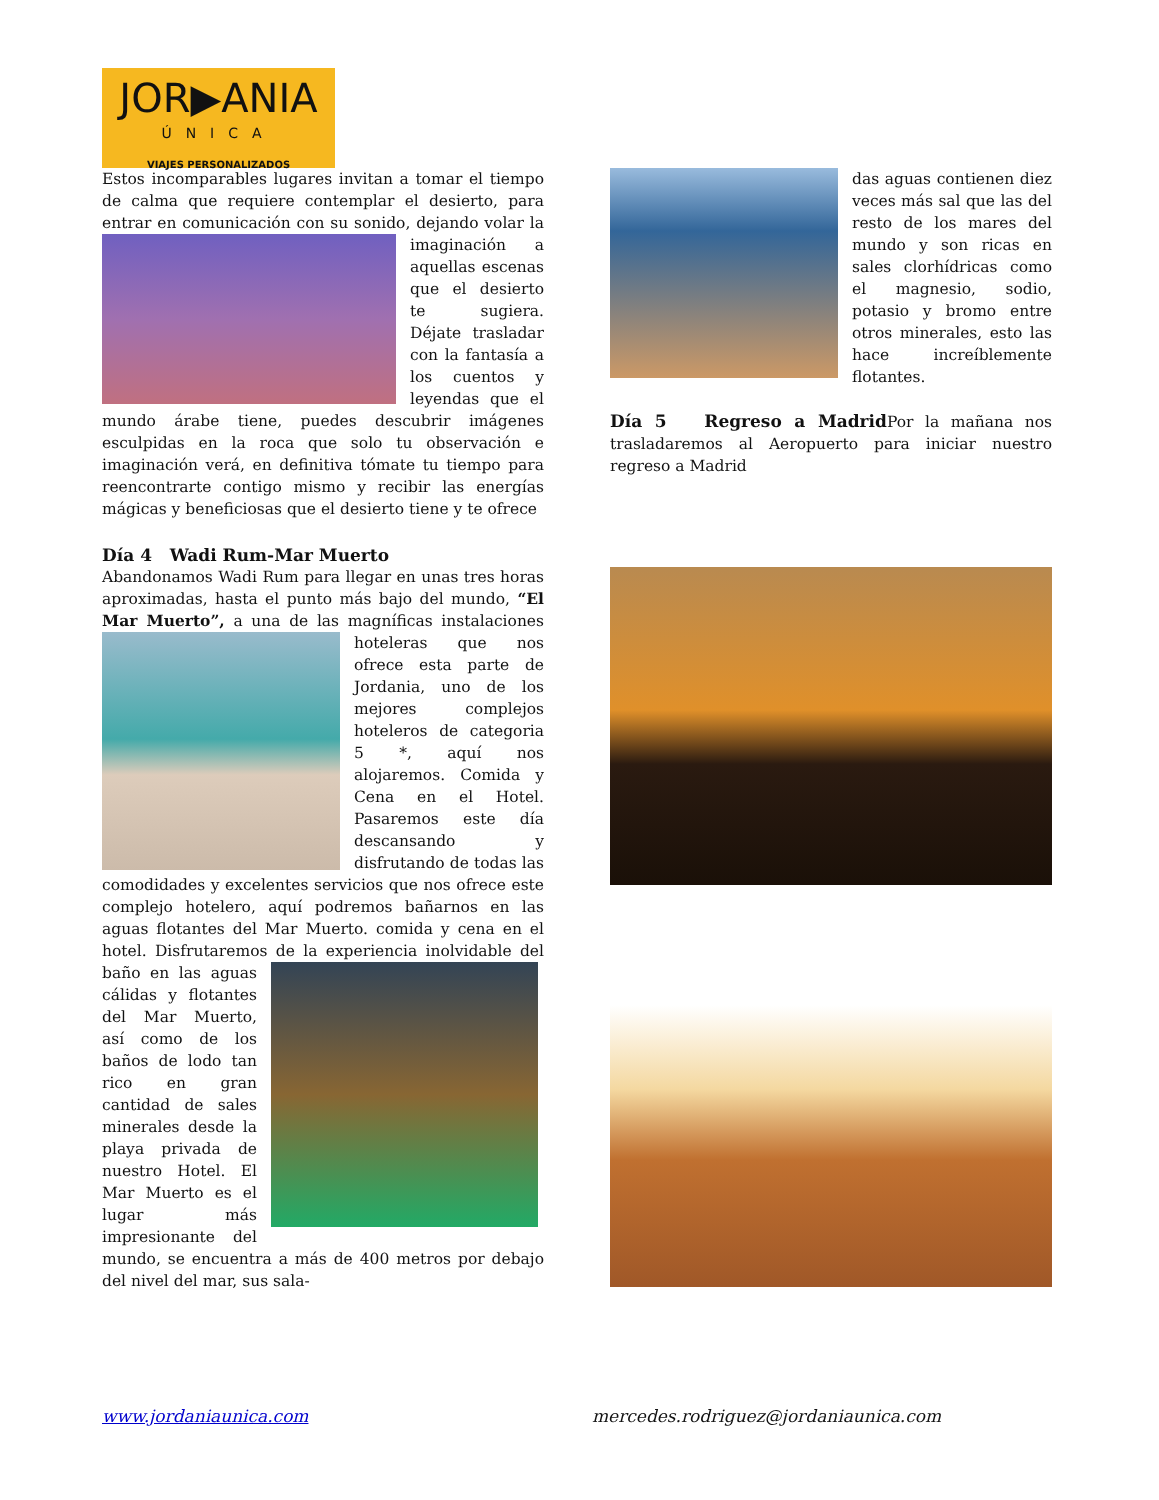JOR▶ANIA
ÚNICA
VIAJES PERSONALIZADOS
Estos incomparables lugares invitan a tomar el tiempo de calma que requiere contemplar el desierto, para entrar en comunicación con su sonido, dejando volar la imaginación a aquellas escenas que el desierto te sugiera. Déjate trasladar con la fantasía a los cuentos y leyendas que el mundo árabe tiene, puedes descubrir imágenes esculpidas en la roca que solo tu observación e imaginación verá, en definitiva tómate tu tiempo para reencontrarte contigo mismo y recibir las energías mágicas y beneficiosas que el desierto tiene y te ofrece
Día 4 Wadi Rum-Mar Muerto
Abandonamos Wadi Rum para llegar en unas tres horas aproximadas, hasta el punto más bajo del mundo, “El Mar Muerto”, a una de las magníficas instalaciones hoteleras que nos ofrece esta parte de Jordania, uno de los mejores complejos hoteleros de categoria 5 *, aquí nos alojaremos. Comida y Cena en el Hotel. Pasaremos este día descansando y disfrutando de todas las comodidades y excelentes servicios que nos ofrece este complejo hotelero, aquí podremos bañarnos en las aguas flotantes del Mar Muerto. comida y cena en el hotel. Disfrutaremos de la experiencia inolvidable del baño en las aguas cálidas y flotantes del Mar Muerto, así como de los baños de lodo tan rico en gran cantidad de sales minerales desde la playa privada de nuestro Hotel. El Mar Muerto es el lugar más impresionante del mundo, se encuentra a más de 400 metros por debajo del nivel del mar, sus sala-
das aguas contienen diez veces más sal que las del resto de los mares del mundo y son ricas en sales clorhídricas como el magnesio, sodio, potasio y bromo entre otros minerales, esto las hace increíblemente flotantes.
Día 5 Regreso a Madrid Por la mañana nos trasladaremos al Aeropuerto para iniciar nuestro regreso a Madrid
www.jordaniaunica.com
mercedes.rodriguez@jordaniaunica.com